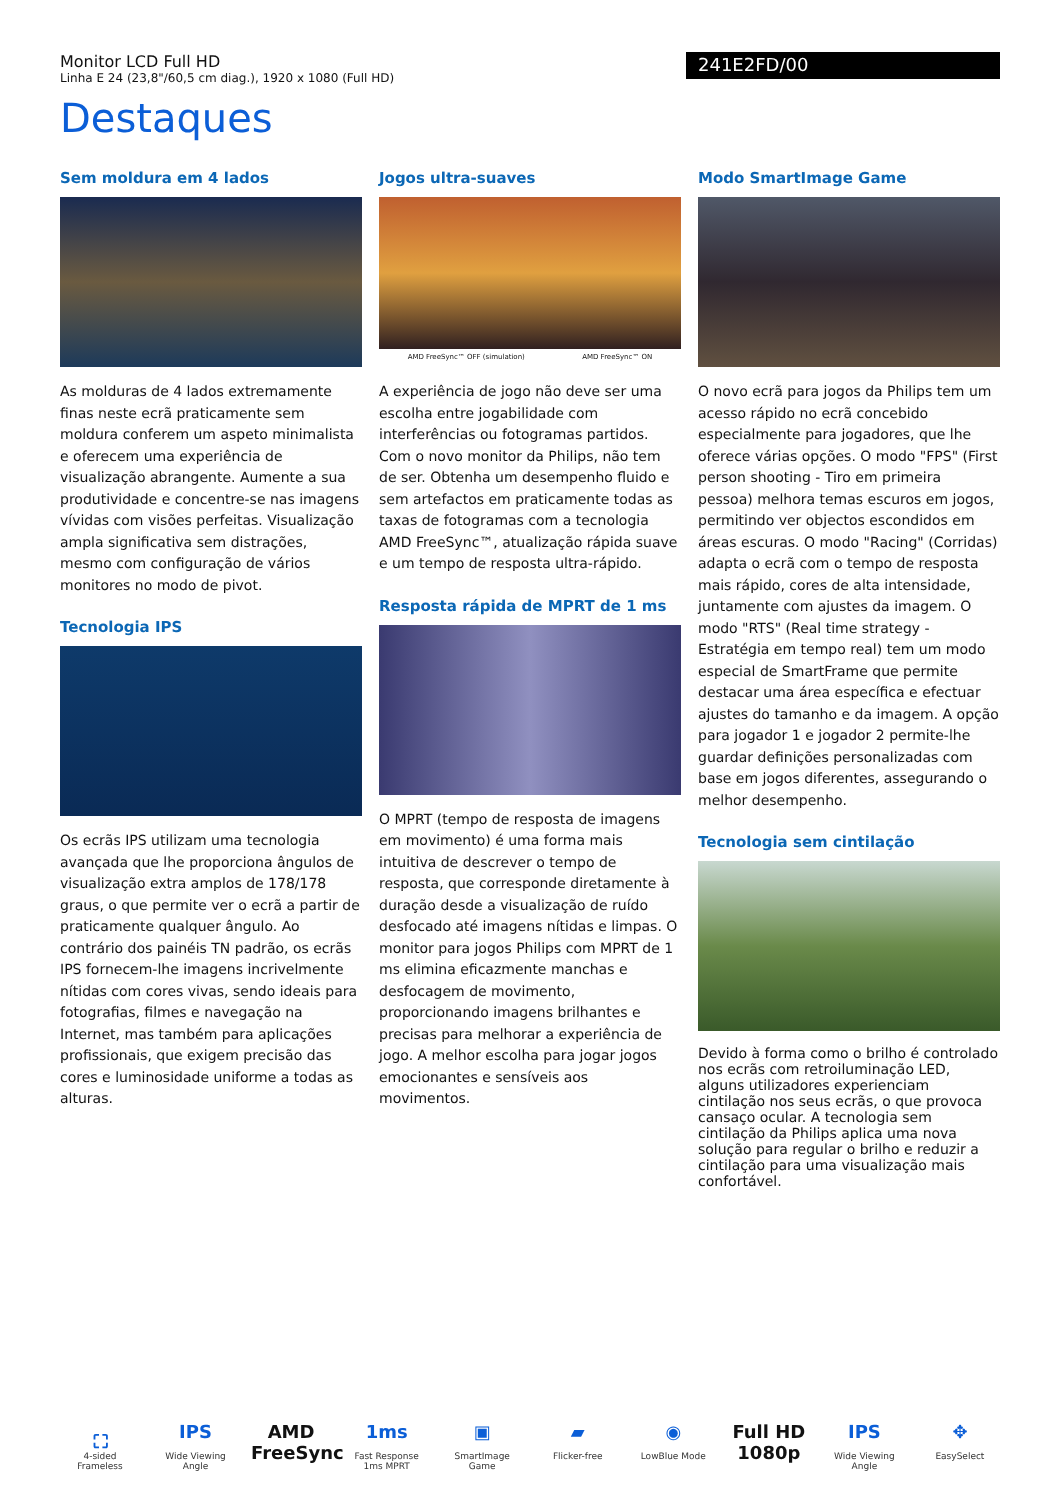Monitor LCD Full HD
Linha E 24 (23,8"/60,5 cm diag.), 1920 x 1080 (Full HD)
241E2FD/00
Destaques
Sem moldura em 4 lados
As molduras de 4 lados extremamente finas neste ecrã praticamente sem moldura conferem um aspeto minimalista e oferecem uma experiência de visualização abrangente. Aumente a sua produtividade e concentre-se nas imagens vívidas com visões perfeitas. Visualização ampla significativa sem distrações, mesmo com configuração de vários monitores no modo de pivot.
Tecnologia IPS
Os ecrãs IPS utilizam uma tecnologia avançada que lhe proporciona ângulos de visualização extra amplos de 178/178 graus, o que permite ver o ecrã a partir de praticamente qualquer ângulo. Ao contrário dos painéis TN padrão, os ecrãs IPS fornecem-lhe imagens incrivelmente nítidas com cores vivas, sendo ideais para fotografias, filmes e navegação na Internet, mas também para aplicações profissionais, que exigem precisão das cores e luminosidade uniforme a todas as alturas.
Jogos ultra-suaves
AMD FreeSync™ OFF (simulation) AMD FreeSync™ ON
A experiência de jogo não deve ser uma escolha entre jogabilidade com interferências ou fotogramas partidos. Com o novo monitor da Philips, não tem de ser. Obtenha um desempenho fluido e sem artefactos em praticamente todas as taxas de fotogramas com a tecnologia AMD FreeSync™, atualização rápida suave e um tempo de resposta ultra-rápido.
Resposta rápida de MPRT de 1 ms
O MPRT (tempo de resposta de imagens em movimento) é uma forma mais intuitiva de descrever o tempo de resposta, que corresponde diretamente à duração desde a visualização de ruído desfocado até imagens nítidas e limpas. O monitor para jogos Philips com MPRT de 1 ms elimina eficazmente manchas e desfocagem de movimento, proporcionando imagens brilhantes e precisas para melhorar a experiência de jogo. A melhor escolha para jogar jogos emocionantes e sensíveis aos movimentos.
Modo SmartImage Game
O novo ecrã para jogos da Philips tem um acesso rápido no ecrã concebido especialmente para jogadores, que lhe oferece várias opções. O modo "FPS" (First person shooting - Tiro em primeira pessoa) melhora temas escuros em jogos, permitindo ver objectos escondidos em áreas escuras. O modo "Racing" (Corridas) adapta o ecrã com o tempo de resposta mais rápido, cores de alta intensidade, juntamente com ajustes da imagem. O modo "RTS" (Real time strategy - Estratégia em tempo real) tem um modo especial de SmartFrame que permite destacar uma área específica e efectuar ajustes do tamanho e da imagem. A opção para jogador 1 e jogador 2 permite-lhe guardar definições personalizadas com base em jogos diferentes, assegurando o melhor desempenho.
Tecnologia sem cintilação
Devido à forma como o brilho é controlado nos ecrãs com retroiluminação LED, alguns utilizadores experienciam cintilação nos seus ecrãs, o que provoca cansaço ocular. A tecnologia sem cintilação da Philips aplica uma nova solução para regular o brilho e reduzir a cintilação para uma visualização mais confortável.
⛶
4-sided Frameless
IPS
Wide Viewing Angle
AMD FreeSync 1ms
Fast Response 1ms MPRT
▣
SmartImage Game
▰
Flicker-free
◉
LowBlue Mode
Full HD 1080p IPS
Wide Viewing Angle
✥
EasySelect